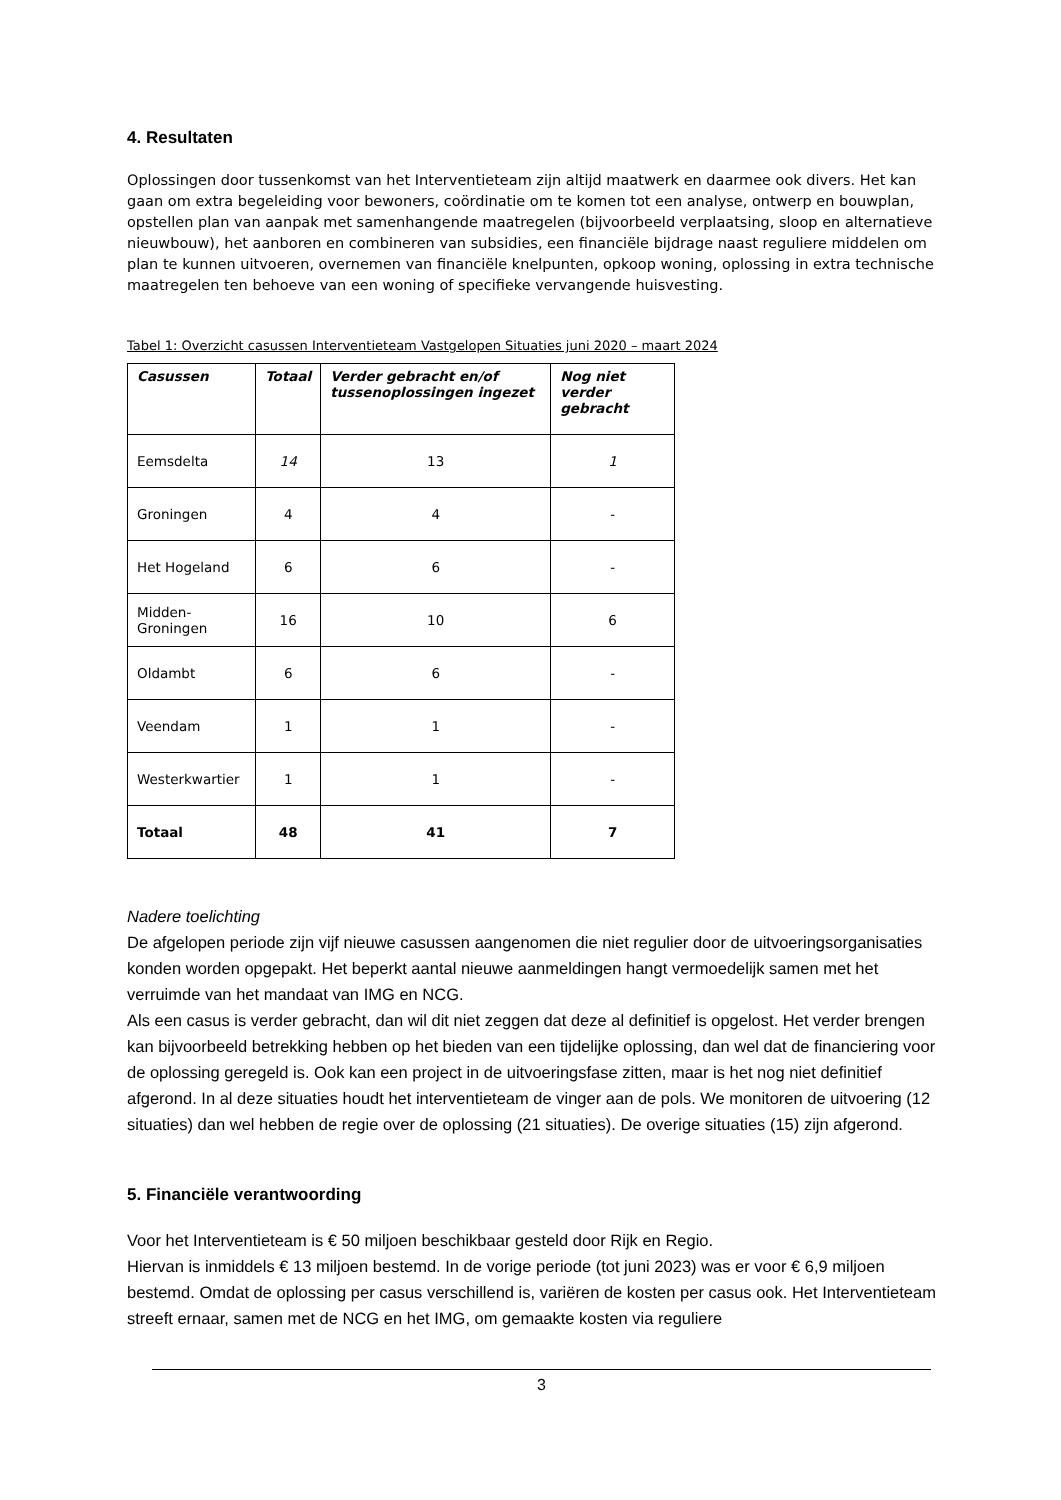4. Resultaten
Oplossingen door tussenkomst van het Interventieteam zijn altijd maatwerk en daarmee ook divers. Het kan gaan om extra begeleiding voor bewoners, coördinatie om te komen tot een analyse, ontwerp en bouwplan, opstellen plan van aanpak met samenhangende maatregelen (bijvoorbeeld verplaatsing, sloop en alternatieve nieuwbouw), het aanboren en combineren van subsidies, een financiële bijdrage naast reguliere middelen om plan te kunnen uitvoeren, overnemen van financiële knelpunten, opkoop woning, oplossing in extra technische maatregelen ten behoeve van een woning of specifieke vervangende huisvesting.
Tabel 1: Overzicht casussen Interventieteam Vastgelopen Situaties juni 2020 – maart 2024
| Casussen | Totaal | Verder gebracht en/of tussenoplossingen ingezet | Nog niet verder gebracht |
| --- | --- | --- | --- |
| Eemsdelta | 14 | 13 | 1 |
| Groningen | 4 | 4 | - |
| Het Hogeland | 6 | 6 | - |
| Midden-Groningen | 16 | 10 | 6 |
| Oldambt | 6 | 6 | - |
| Veendam | 1 | 1 | - |
| Westerkwartier | 1 | 1 | - |
| Totaal | 48 | 41 | 7 |
Nadere toelichting
De afgelopen periode zijn vijf nieuwe casussen aangenomen die niet regulier door de uitvoeringsorganisaties konden worden opgepakt. Het beperkt aantal nieuwe aanmeldingen hangt vermoedelijk samen met het verruimde van het mandaat van IMG en NCG.
Als een casus is verder gebracht, dan wil dit niet zeggen dat deze al definitief is opgelost. Het verder brengen kan bijvoorbeeld betrekking hebben op het bieden van een tijdelijke oplossing, dan wel dat de financiering voor de oplossing geregeld is. Ook kan een project in de uitvoeringsfase zitten, maar is het nog niet definitief afgerond. In al deze situaties houdt het interventieteam de vinger aan de pols. We monitoren de uitvoering (12 situaties) dan wel hebben de regie over de oplossing (21 situaties). De overige situaties (15) zijn afgerond.
5. Financiële verantwoording
Voor het Interventieteam is € 50 miljoen beschikbaar gesteld door Rijk en Regio.
Hiervan is inmiddels € 13 miljoen bestemd. In de vorige periode (tot juni 2023) was er voor € 6,9 miljoen bestemd. Omdat de oplossing per casus verschillend is, variëren de kosten per casus ook. Het Interventieteam streeft ernaar, samen met de NCG en het IMG, om gemaakte kosten via reguliere
3